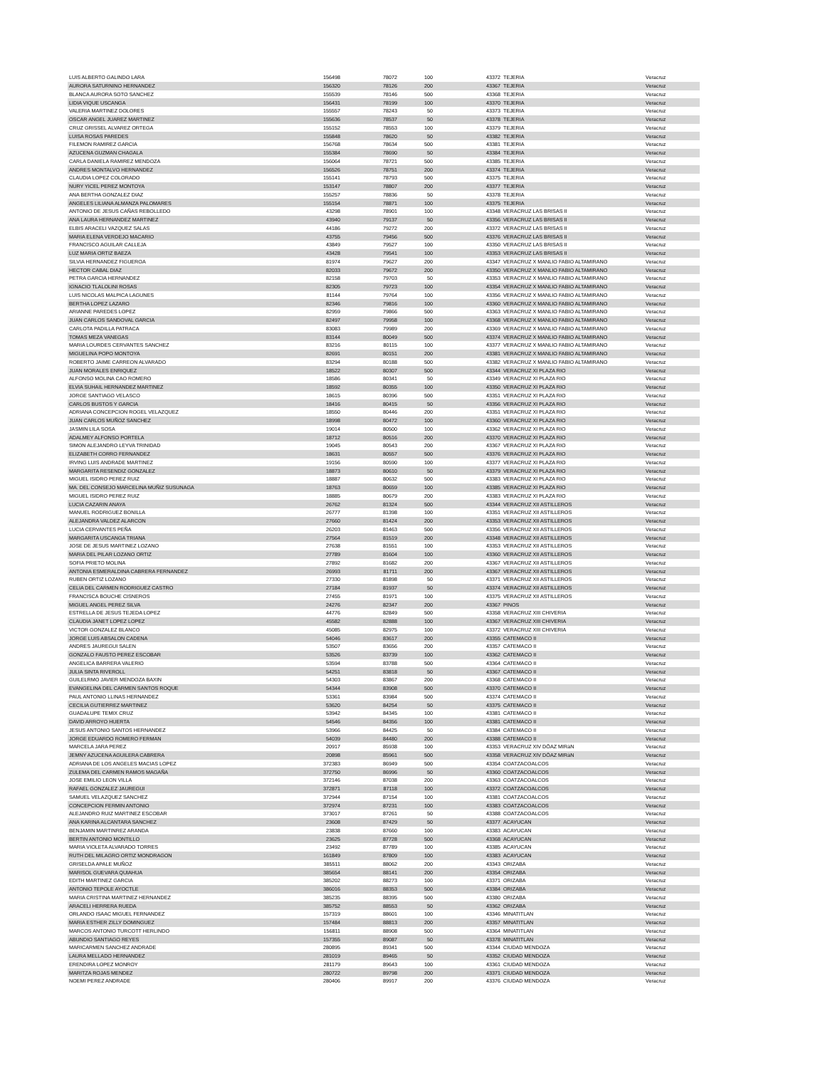| LUIS ALBERTO GALINDO LARA | 156498 | 78072 | 100 | 43372 | TEJERIA | Veracruz |
| AURORA SATURNINO HERNANDEZ | 156320 | 78126 | 200 | 43367 | TEJERIA | Veracruz |
| BLANCA AURORA SOTO SANCHEZ | 155539 | 78146 | 500 | 43368 | TEJERIA | Veracruz |
| LIDIA VIQUE USCANGA | 156431 | 78199 | 100 | 43370 | TEJERIA | Veracruz |
| VALERIA MARTINEZ DOLORES | 155557 | 78243 | 50 | 43373 | TEJERIA | Veracruz |
| OSCAR ANGEL JUAREZ MARTINEZ | 155636 | 78537 | 50 | 43378 | TEJERIA | Veracruz |
| CRUZ GRISSEL ALVAREZ ORTEGA | 155152 | 78553 | 100 | 43379 | TEJERIA | Veracruz |
| LUISA ROSAS PAREDES | 155848 | 78620 | 50 | 43382 | TEJERIA | Veracruz |
| FILEMON RAMIREZ GARCIA | 156768 | 78634 | 500 | 43381 | TEJERIA | Veracruz |
| AZUCENA GUZMAN CHAGALA | 155384 | 78690 | 50 | 43384 | TEJERIA | Veracruz |
| CARLA DANIELA RAMIREZ MENDOZA | 156064 | 78721 | 500 | 43385 | TEJERIA | Veracruz |
| ANDRES MONTALVO HERNANDEZ | 156526 | 78751 | 200 | 43374 | TEJERIA | Veracruz |
| CLAUDIA LOPEZ COLORADO | 155141 | 78793 | 500 | 43375 | TEJERIA | Veracruz |
| NURY YICEL PEREZ MONTOYA | 153147 | 78807 | 200 | 43377 | TEJERIA | Veracruz |
| ANA BERTHA GONZALEZ DIAZ | 155257 | 78836 | 50 | 43378 | TEJERIA | Veracruz |
| ANGELES LILIANA ALMANZA PALOMARES | 155154 | 78871 | 100 | 43375 | TEJERIA | Veracruz |
| ANTONIO DE JESUS CAÑAS REBOLLEDO | 43298 | 78901 | 100 | 43348 | VERACRUZ LAS BRISAS II | Veracruz |
| ANA LAURA HERNANDEZ MARTINEZ | 43940 | 79137 | 50 | 43356 | VERACRUZ LAS BRISAS II | Veracruz |
| ELBIS ARACELI VAZQUEZ SALAS | 44186 | 79272 | 200 | 43372 | VERACRUZ LAS BRISAS II | Veracruz |
| MARIA ELENA VERDEJO MACARIO | 43755 | 79456 | 500 | 43376 | VERACRUZ LAS BRISAS II | Veracruz |
| FRANCISCO AGUILAR CALLEJA | 43849 | 79527 | 100 | 43350 | VERACRUZ LAS BRISAS II | Veracruz |
| LUZ MARIA ORTIZ BAEZA | 43428 | 79541 | 100 | 43353 | VERACRUZ LAS BRISAS II | Veracruz |
| SILVIA HERNANDEZ FIGUEROA | 81974 | 79627 | 200 | 43347 | VERACRUZ X MANLIO FABIO ALTAMIRANO | Veracruz |
| HECTOR CABAL DIAZ | 82033 | 79672 | 200 | 43350 | VERACRUZ X MANLIO FABIO ALTAMIRANO | Veracruz |
| PETRA GARCIA HERNANDEZ | 82158 | 79703 | 50 | 43353 | VERACRUZ X MANLIO FABIO ALTAMIRANO | Veracruz |
| IGNACIO TLALOLINI ROSAS | 82305 | 79723 | 100 | 43354 | VERACRUZ X MANLIO FABIO ALTAMIRANO | Veracruz |
| LUIS NICOLAS MALPICA LAGUNES | 81144 | 79764 | 100 | 43356 | VERACRUZ X MANLIO FABIO ALTAMIRANO | Veracruz |
| BERTHA LOPEZ LAZARO | 82346 | 79816 | 100 | 43360 | VERACRUZ X MANLIO FABIO ALTAMIRANO | Veracruz |
| ARIANNE PAREDES LOPEZ | 82959 | 79866 | 500 | 43363 | VERACRUZ X MANLIO FABIO ALTAMIRANO | Veracruz |
| JUAN CARLOS SANDOVAL GARCIA | 82497 | 79958 | 100 | 43368 | VERACRUZ X MANLIO FABIO ALTAMIRANO | Veracruz |
| CARLOTA PADILLA PATRACA | 83083 | 79989 | 200 | 43369 | VERACRUZ X MANLIO FABIO ALTAMIRANO | Veracruz |
| TOMAS MEZA VANEGAS | 83144 | 80049 | 500 | 43374 | VERACRUZ X MANLIO FABIO ALTAMIRANO | Veracruz |
| MARIA LOURDES CERVANTES SANCHEZ | 83216 | 80115 | 100 | 43377 | VERACRUZ X MANLIO FABIO ALTAMIRANO | Veracruz |
| MIGUELINA POPO MONTOYA | 82691 | 80151 | 200 | 43381 | VERACRUZ X MANLIO FABIO ALTAMIRANO | Veracruz |
| ROBERTO JAIME CARREON ALVARADO | 83294 | 80188 | 500 | 43382 | VERACRUZ X MANLIO FABIO ALTAMIRANO | Veracruz |
| JUAN MORALES ENRIQUEZ | 18522 | 80307 | 500 | 43344 | VERACRUZ XI PLAZA RIO | Veracruz |
| ALFONSO MOLINA CAO ROMERO | 18586 | 80341 | 50 | 43349 | VERACRUZ XI PLAZA RIO | Veracruz |
| ELVIA SUHAIL HERNANDEZ MARTINEZ | 18592 | 80355 | 100 | 43350 | VERACRUZ XI PLAZA RIO | Veracruz |
| JORGE SANTIAGO VELASCO | 18615 | 80396 | 500 | 43351 | VERACRUZ XI PLAZA RIO | Veracruz |
| CARLOS BUSTOS Y GARCIA | 18416 | 80415 | 50 | 43356 | VERACRUZ XI PLAZA RIO | Veracruz |
| ADRIANA CONCEPCION ROGEL VELAZQUEZ | 18550 | 80446 | 200 | 43351 | VERACRUZ XI PLAZA RIO | Veracruz |
| JUAN CARLOS MUÑOZ SANCHEZ | 18998 | 80472 | 100 | 43360 | VERACRUZ XI PLAZA RIO | Veracruz |
| JASMIN LILA SOSA | 19014 | 80500 | 100 | 43362 | VERACRUZ XI PLAZA RIO | Veracruz |
| ADALMEY ALFONSO PORTELA | 18712 | 80516 | 200 | 43370 | VERACRUZ XI PLAZA RIO | Veracruz |
| SIMON ALEJANDRO LEYVA TRINIDAD | 19045 | 80543 | 200 | 43367 | VERACRUZ XI PLAZA RIO | Veracruz |
| ELIZABETH CORRO FERNANDEZ | 18631 | 80557 | 500 | 43376 | VERACRUZ XI PLAZA RIO | Veracruz |
| IRVING LUIS ANDRADE MARTINEZ | 19156 | 80590 | 100 | 43377 | VERACRUZ XI PLAZA RIO | Veracruz |
| MARGARITA RESENDIZ GONZALEZ | 18873 | 80610 | 50 | 43379 | VERACRUZ XI PLAZA RIO | Veracruz |
| MIGUEL ISIDRO PEREZ RUIZ | 18887 | 80632 | 500 | 43383 | VERACRUZ XI PLAZA RIO | Veracruz |
| MA. DEL CONSEJO MARCELINA MUÑIZ SUSUNAGA | 18763 | 80659 | 100 | 43385 | VERACRUZ XI PLAZA RIO | Veracruz |
| MIGUEL ISIDRO PEREZ RUIZ | 18885 | 80679 | 200 | 43383 | VERACRUZ XI PLAZA RIO | Veracruz |
| LUCIA CAZARIN ANAYA | 26762 | 81324 | 500 | 43344 | VERACRUZ XII ASTILLEROS | Veracruz |
| MANUEL RODRIGUEZ BONILLA | 26777 | 81398 | 100 | 43351 | VERACRUZ XII ASTILLEROS | Veracruz |
| ALEJANDRA VALDEZ ALARCON | 27660 | 81424 | 200 | 43353 | VERACRUZ XII ASTILLEROS | Veracruz |
| LUCIA CERVANTES PEÑA | 26203 | 81463 | 500 | 43356 | VERACRUZ XII ASTILLEROS | Veracruz |
| MARGARITA USCANGA TRIANA | 27564 | 81519 | 200 | 43348 | VERACRUZ XII ASTILLEROS | Veracruz |
| JOSE DE JESUS MARTINEZ LOZANO | 27638 | 81551 | 100 | 43353 | VERACRUZ XII ASTILLEROS | Veracruz |
| MARIA DEL PILAR LOZANO ORTIZ | 27789 | 81604 | 100 | 43360 | VERACRUZ XII ASTILLEROS | Veracruz |
| SOFIA PRIETO MOLINA | 27892 | 81682 | 200 | 43367 | VERACRUZ XII ASTILLEROS | Veracruz |
| ANTONIA ESMERALDINA CABRERA FERNANDEZ | 26993 | 81711 | 200 | 43367 | VERACRUZ XII ASTILLEROS | Veracruz |
| RUBEN ORTIZ LOZANO | 27330 | 81898 | 50 | 43371 | VERACRUZ XII ASTILLEROS | Veracruz |
| CELIA DEL CARMEN RODRIGUEZ CASTRO | 27184 | 81937 | 50 | 43374 | VERACRUZ XII ASTILLEROS | Veracruz |
| FRANCISCA BOUCHE CISNEROS | 27455 | 81971 | 100 | 43375 | VERACRUZ XII ASTILLEROS | Veracruz |
| MIGUEL ANGEL PEREZ SILVA | 24276 | 82347 | 200 | 43367 | PINOS | Veracruz |
| ESTRELLA DE JESUS TEJEDA LOPEZ | 44776 | 82849 | 500 | 43358 | VERACRUZ XIII CHIVERIA | Veracruz |
| CLAUDIA JANET LOPEZ LOPEZ | 45582 | 82888 | 100 | 43367 | VERACRUZ XIII CHIVERIA | Veracruz |
| VICTOR GONZALEZ BLANCO | 45085 | 82975 | 100 | 43372 | VERACRUZ XIII CHIVERIA | Veracruz |
| JORGE LUIS ABSALON CADENA | 54046 | 83617 | 200 | 43355 | CATEMACO II | Veracruz |
| ANDRES JAUREGUI SALEN | 53507 | 83656 | 200 | 43357 | CATEMACO II | Veracruz |
| GONZALO FAUSTO PEREZ ESCOBAR | 53526 | 83739 | 100 | 43362 | CATEMACO II | Veracruz |
| ANGELICA BARRERA VALERIO | 53594 | 83788 | 500 | 43364 | CATEMACO II | Veracruz |
| JULIA SINTA RIVEROLL | 54251 | 83818 | 50 | 43367 | CATEMACO II | Veracruz |
| GUILELRMO JAVIER MENDOZA BAXIN | 54303 | 83867 | 200 | 43368 | CATEMACO II | Veracruz |
| EVANGELINA DEL CARMEN SANTOS ROQUE | 54344 | 83908 | 500 | 43370 | CATEMACO II | Veracruz |
| PAUL ANTONIO LLINAS HERNANDEZ | 53361 | 83984 | 500 | 43374 | CATEMACO II | Veracruz |
| CECILIA GUTIERREZ MARTINEZ | 53620 | 84254 | 50 | 43375 | CATEMACO II | Veracruz |
| GUADALUPE TEMIX CRUZ | 53942 | 84345 | 100 | 43381 | CATEMACO II | Veracruz |
| DAVID ARROYO HUERTA | 54546 | 84356 | 100 | 43381 | CATEMACO II | Veracruz |
| JESUS ANTONIO SANTOS HERNANDEZ | 53966 | 84425 | 50 | 43384 | CATEMACO II | Veracruz |
| JORGE EDUARDO ROMERO FERMAN | 54039 | 84480 | 200 | 43388 | CATEMACO II | Veracruz |
| MARCELA JARA PEREZ | 20917 | 85938 | 100 | 43353 | VERACRUZ XIV DÖAZ MIRàN | Veracruz |
| JEMNY AZUCENA AGUILERA CABRERA | 20898 | 85961 | 500 | 43358 | VERACRUZ XIV DÖAZ MIRàN | Veracruz |
| ADRIANA DE LOS ANGELES MACIAS LOPEZ | 372383 | 86949 | 500 | 43354 | COATZACOALCOS | Veracruz |
| ZULEMA DEL CARMEN RAMOS MAGAÑA | 372750 | 86996 | 50 | 43360 | COATZACOALCOS | Veracruz |
| JOSE EMILIO LEON VILLA | 372146 | 87038 | 200 | 43363 | COATZACOALCOS | Veracruz |
| RAFAEL GONZALEZ JAUREGUI | 372871 | 87118 | 100 | 43372 | COATZACOALCOS | Veracruz |
| SAMUEL VELAZQUEZ SANCHEZ | 372944 | 87154 | 100 | 43381 | COATZACOALCOS | Veracruz |
| CONCEPCION FERMIN ANTONIO | 372974 | 87231 | 100 | 43383 | COATZACOALCOS | Veracruz |
| ALEJANDRO RUIZ MARTINEZ ESCOBAR | 373017 | 87261 | 50 | 43388 | COATZACOALCOS | Veracruz |
| ANA KARINA ALCANTARA SANCHEZ | 23608 | 87429 | 50 | 43377 | ACAYUCAN | Veracruz |
| BENJAMIN MARTINREZ ARANDA | 23838 | 87660 | 100 | 43383 | ACAYUCAN | Veracruz |
| BERTIN ANTONIO MONTILLO | 23625 | 87728 | 500 | 43368 | ACAYUCAN | Veracruz |
| MARIA VIOLETA ALVARADO TORRES | 23492 | 87789 | 100 | 43385 | ACAYUCAN | Veracruz |
| RUTH DEL MILAGRO ORTIZ MONDRAGON | 161849 | 87809 | 100 | 43383 | ACAYUCAN | Veracruz |
| GRISELDA APALE MUÑOZ | 385511 | 88062 | 200 | 43343 | ORIZABA | Veracruz |
| MARISOL GUEVARA QUIAHUA | 385654 | 88141 | 200 | 43354 | ORIZABA | Veracruz |
| EDITH MARTINEZ GARCIA | 385202 | 88273 | 100 | 43371 | ORIZABA | Veracruz |
| ANTONIO TEPOLE AYOCTLE | 386016 | 88353 | 500 | 43384 | ORIZABA | Veracruz |
| MARIA CRISTINA MARTINEZ HERNANDEZ | 385235 | 88395 | 500 | 43380 | ORIZABA | Veracruz |
| ARACELI HERRERA RUEDA | 385752 | 88553 | 50 | 43362 | ORIZABA | Veracruz |
| ORLANDO ISAAC MIGUEL FERNANDEZ | 157319 | 88601 | 100 | 43346 | MINATITLAN | Veracruz |
| MARIA ESTHER ZILLY DOMINGUEZ | 157484 | 88813 | 200 | 43357 | MINATITLAN | Veracruz |
| MARCOS ANTONIO TURCOTT HERLINDO | 156811 | 88908 | 500 | 43364 | MINATITLAN | Veracruz |
| ABUNDIO SANTIAGO REYES | 157355 | 89087 | 50 | 43378 | MINATITLAN | Veracruz |
| MARICARMEN SANCHEZ ANDRADE | 280895 | 89341 | 500 | 43344 | CIUDAD MENDOZA | Veracruz |
| LAURA MELLADO HERNANDEZ | 281019 | 89465 | 50 | 43352 | CIUDAD MENDOZA | Veracruz |
| ERENDIRA LOPEZ MONROY | 281179 | 89643 | 100 | 43361 | CIUDAD MENDOZA | Veracruz |
| MARITZA ROJAS MENDEZ | 280722 | 89798 | 200 | 43371 | CIUDAD MENDOZA | Veracruz |
| NOEMI PEREZ ANDRADE | 280406 | 89917 | 200 | 43376 | CIUDAD MENDOZA | Veracruz |